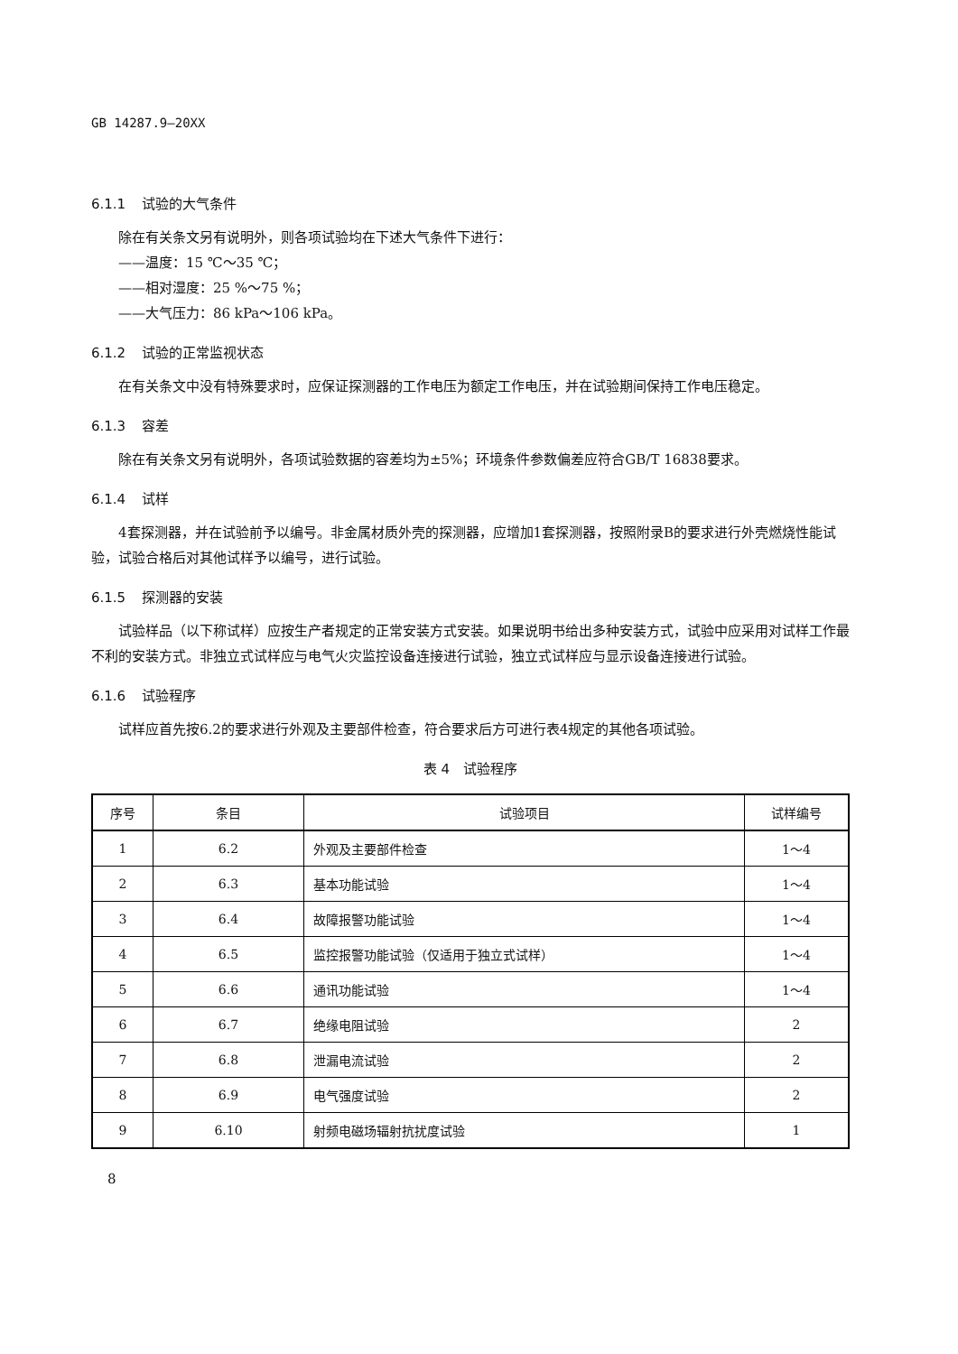GB 14287.9—20XX
6.1.1 试验的大气条件
除在有关条文另有说明外，则各项试验均在下述大气条件下进行：
——温度：15 ℃～35 ℃；
——相对湿度：25 %～75 %；
——大气压力：86 kPa～106 kPa。
6.1.2 试验的正常监视状态
在有关条文中没有特殊要求时，应保证探测器的工作电压为额定工作电压，并在试验期间保持工作电压稳定。
6.1.3 容差
除在有关条文另有说明外，各项试验数据的容差均为±5%；环境条件参数偏差应符合GB/T 16838要求。
6.1.4 试样
4套探测器，并在试验前予以编号。非金属材质外壳的探测器，应增加1套探测器，按照附录B的要求进行外壳燃烧性能试验，试验合格后对其他试样予以编号，进行试验。
6.1.5 探测器的安装
试验样品（以下称试样）应按生产者规定的正常安装方式安装。如果说明书给出多种安装方式，试验中应采用对试样工作最不利的安装方式。非独立式试样应与电气火灾监控设备连接进行试验，独立式试样应与显示设备连接进行试验。
6.1.6 试验程序
试样应首先按6.2的要求进行外观及主要部件检查，符合要求后方可进行表4规定的其他各项试验。
表 4　试验程序
| 序号 | 条目 | 试验项目 | 试样编号 |
| --- | --- | --- | --- |
| 1 | 6.2 | 外观及主要部件检查 | 1～4 |
| 2 | 6.3 | 基本功能试验 | 1～4 |
| 3 | 6.4 | 故障报警功能试验 | 1～4 |
| 4 | 6.5 | 监控报警功能试验（仅适用于独立式试样） | 1～4 |
| 5 | 6.6 | 通讯功能试验 | 1～4 |
| 6 | 6.7 | 绝缘电阻试验 | 2 |
| 7 | 6.8 | 泄漏电流试验 | 2 |
| 8 | 6.9 | 电气强度试验 | 2 |
| 9 | 6.10 | 射频电磁场辐射抗扰度试验 | 1 |
8